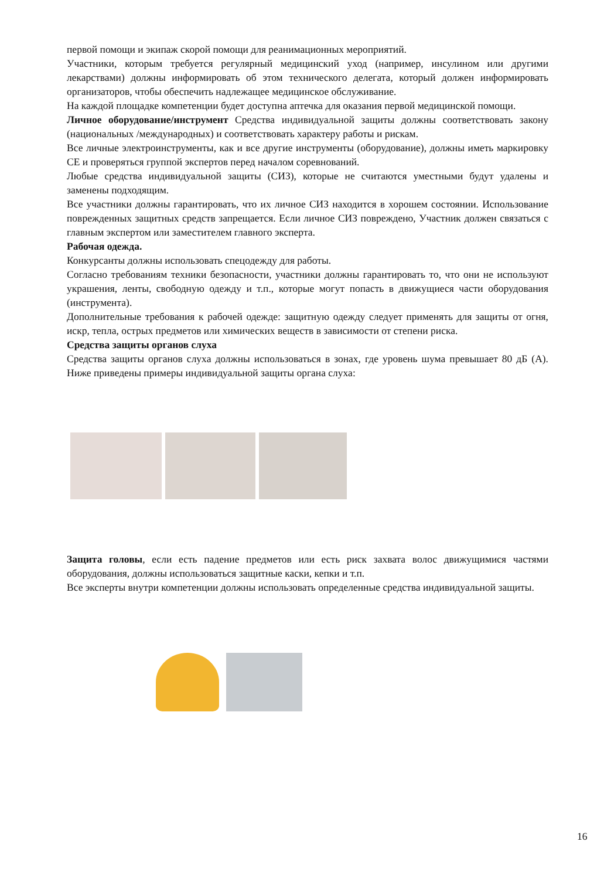первой помощи и экипаж скорой помощи для реанимационных мероприятий.
Участники, которым требуется регулярный медицинский уход (например, инсулином или другими лекарствами) должны информировать об этом технического делегата, который должен информировать организаторов, чтобы обеспечить надлежащее медицинское обслуживание.
На каждой площадке компетенции будет доступна аптечка для оказания первой медицинской помощи.
Личное оборудование/инструмент Средства индивидуальной защиты должны соответствовать закону (национальных /международных) и соответствовать характеру работы и рискам.
Все личные электроинструменты, как и все другие инструменты (оборудование), должны иметь маркировку CE и проверяться группой экспертов перед началом соревнований.
Любые средства индивидуальной защиты (СИЗ), которые не считаются уместными будут удалены и заменены подходящим.
Все участники должны гарантировать, что их личное СИЗ находится в хорошем состоянии. Использование поврежденных защитных средств запрещается. Если личное СИЗ повреждено, Участник должен связаться с главным экспертом или заместителем главного эксперта.
Рабочая одежда.
Конкурсанты должны использовать спецодежду для работы.
Согласно требованиям техники безопасности, участники должны гарантировать то, что они не используют украшения, ленты, свободную одежду и т.п., которые могут попасть в движущиеся части оборудования (инструмента).
Дополнительные требования к рабочей одежде: защитную одежду следует применять для защиты от огня, искр, тепла, острых предметов или химических веществ в зависимости от степени риска.
Средства защиты органов слуха
Средства защиты органов слуха должны использоваться в зонах, где уровень шума превышает 80 дБ (А). Ниже приведены примеры индивидуальной защиты органа слуха:
Защита головы, если есть падение предметов или есть риск захвата волос движущимися частями оборудования, должны использоваться защитные каски, кепки и т.п.
Все эксперты внутри компетенции должны использовать определенные средства индивидуальной защиты.
16